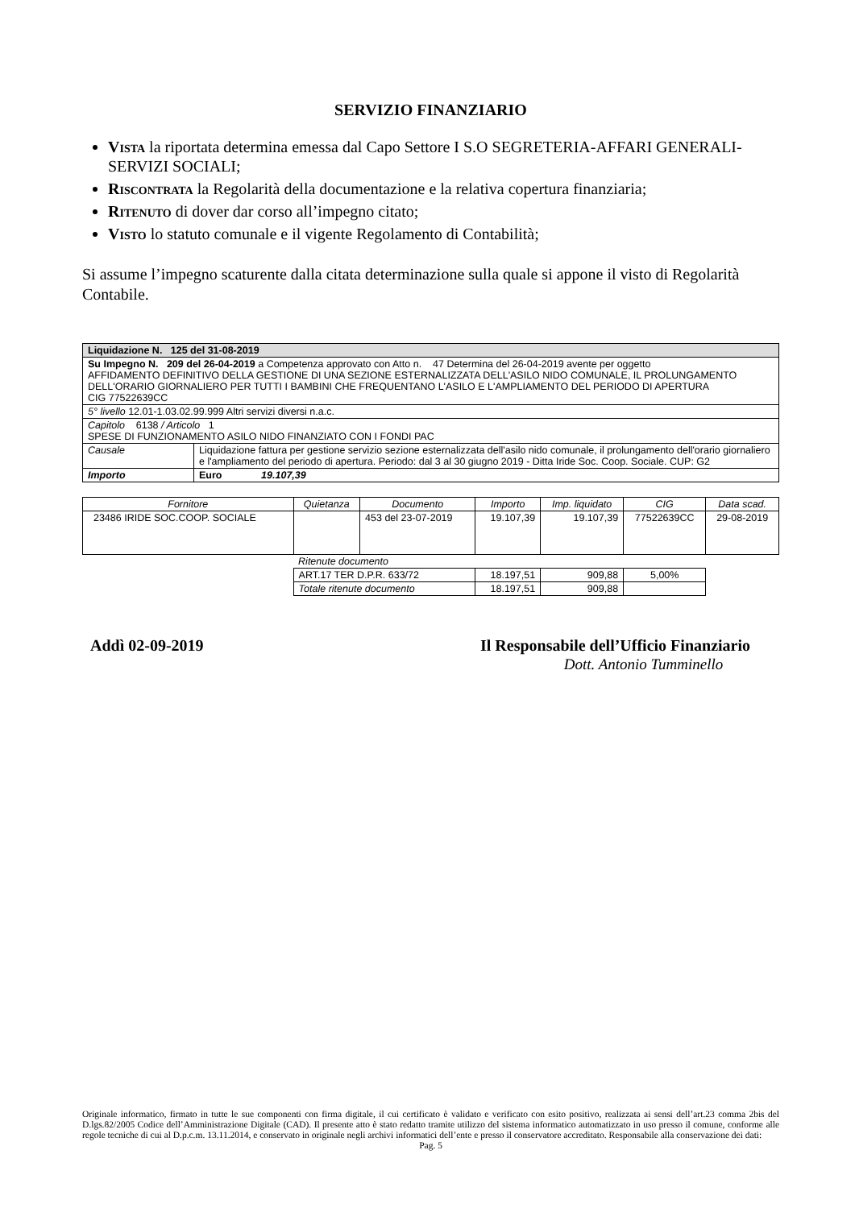SERVIZIO FINANZIARIO
Vista la riportata determina emessa dal Capo Settore I S.O SEGRETERIA-AFFARI GENERALI-SERVIZI SOCIALI;
Riscontrata la Regolarità della documentazione e la relativa copertura finanziaria;
Ritenuto di dover dar corso all’impegno citato;
Visto lo statuto comunale e il vigente Regolamento di Contabilità;
Si assume l’impegno scaturente dalla citata determinazione sulla quale si appone il visto di Regolarità Contabile.
| Liquidazione N. 125 del 31-08-2019 | |
| Su Impegno N. 209 del 26-04-2019 a Competenza approvato con Atto n. 47 Determina del 26-04-2019 avente per oggetto AFFIDAMENTO DEFINITIVO DELLA GESTIONE DI UNA SEZIONE ESTERNALIZZATA DELL'ASILO NIDO COMUNALE, IL PROLUNGAMENTO DELL'ORARIO GIORNALIERO PER TUTTI I BAMBINI CHE FREQUENTANO L'ASILO E L'AMPLIAMENTO DEL PERIODO DI APERTURA CIG 77522639CC | |
| 5° livello 12.01-1.03.02.99.999 Altri servizi diversi n.a.c. | |
| Capitolo 6138 / Articolo 1 SPESE DI FUNZIONAMENTO ASILO NIDO FINANZIATO CON I FONDI PAC | |
| Causale | Liquidazione fattura per gestione servizio sezione esternalizzata dell'asilo nido comunale, il prolungamento dell'orario giornaliero e l'ampliamento del periodo di apertura. Periodo: dal 3 al 30 giugno 2019 - Ditta Iride Soc. Coop. Sociale. CUP: G2 |
| Importo | Euro 19.107,39 |
| Fornitore | Quietanza | Documento | Importo | Imp. liquidato | CIG | Data scad. |
| --- | --- | --- | --- | --- | --- | --- |
| 23486 IRIDE SOC.COOP. SOCIALE | | 453 del 23-07-2019 | 19.107,39 | 19.107,39 | 77522639CC | 29-08-2019 |
| | Ritenute documento | | | | | |
| | ART.17 TER D.P.R. 633/72 | | 18.197,51 | 909,88 | 5,00% | |
| | Totale ritenute documento | | 18.197,51 | 909,88 | | |
Addì 02-09-2019 Il Responsabile dell’Ufficio Finanziario
Dott. Antonio Tumminello
Originale informatico, firmato in tutte le sue componenti con firma digitale, il cui certificato è validato e verificato con esito positivo, realizzata ai sensi dell’art.23 comma 2bis del D.lgs.82/2005 Codice dell’Amministrazione Digitale (CAD). Il presente atto è stato redatto tramite utilizzo del sistema informatico automatizzato in uso presso il comune, conforme alle regole tecniche di cui al D.p.c.m. 13.11.2014, e conservato in originale negli archivi informatici dell’ente e presso il conservatore accreditato. Responsabile alla conservazione dei dati:
Pag. 5